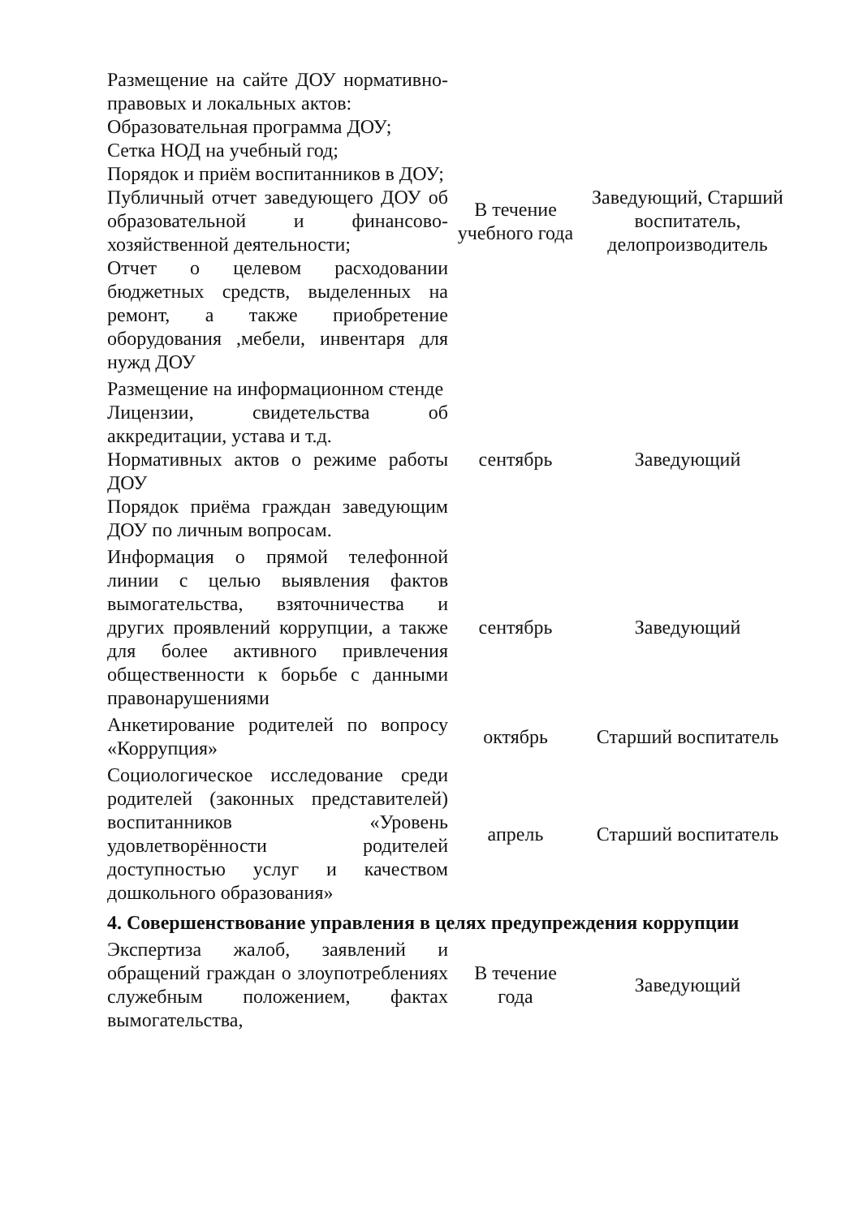| Размещение на сайте ДОУ нормативно-правовых и локальных актов: Образовательная программа ДОУ; Сетка НОД на учебный год; Порядок и приём воспитанников в ДОУ; Публичный отчет заведующего ДОУ об образовательной и финансово-хозяйственной деятельности; Отчет о целевом расходовании бюджетных средств, выделенных на ремонт, а также приобретение оборудования ,мебели, инвентаря для нужд ДОУ | В течение учебного года | Заведующий, Старший воспитатель, делопроизводитель |
| Размещение на информационном стенде Лицензии, свидетельства об аккредитации, устава и т.д. Нормативных актов о режиме работы ДОУ Порядок приёма граждан заведующим ДОУ по личным вопросам. | сентябрь | Заведующий |
| Информация о прямой телефонной линии с целью выявления фактов вымогательства, взяточничества и других проявлений коррупции, а также для более активного привлечения общественности к борьбе с данными правонарушениями | сентябрь | Заведующий |
| Анкетирование родителей по вопросу «Коррупция» | октябрь | Старший воспитатель |
| Социологическое исследование среди родителей (законных представителей) воспитанников «Уровень удовлетворённости родителей доступностью услуг и качеством дошкольного образования» | апрель | Старший воспитатель |
| 4. Совершенствование управления в целях предупреждения коррупции | | |
| Экспертиза жалоб, заявлений и обращений граждан о злоупотреблениях служебным положением, фактах вымогательства, | В течение года | Заведующий |